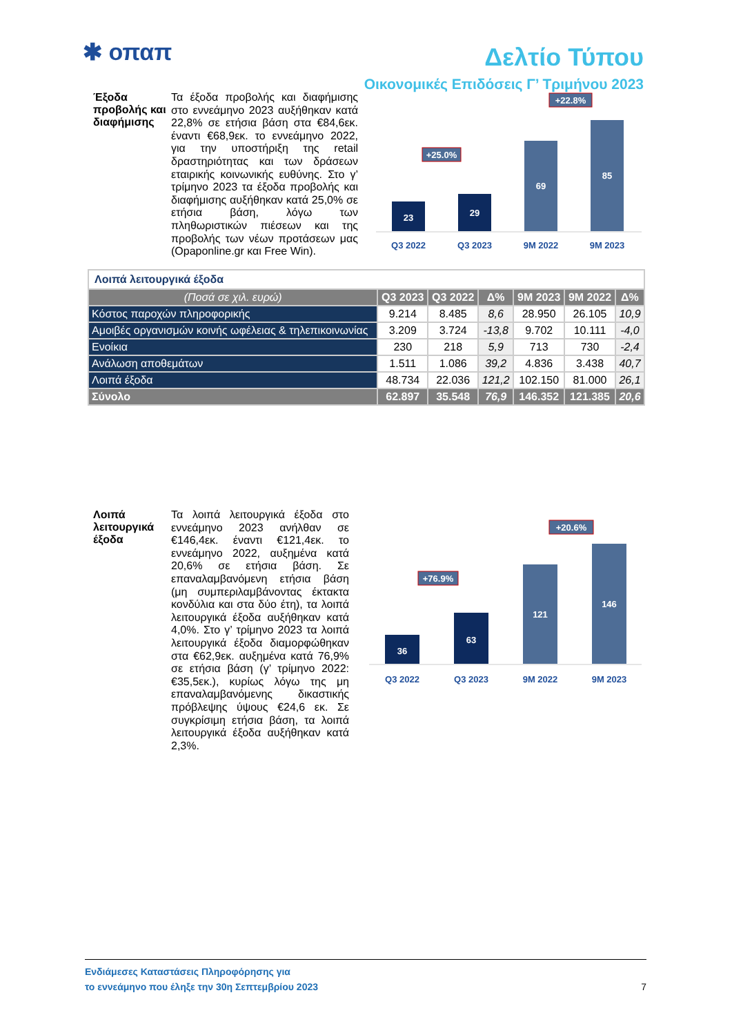✱ οπαπ
Δελτίο Τύπου
Οικονομικές Επιδόσεις Γ’ Τριμήνου 2023
Έξοδα προβολής και διαφήμισης
Τα έξοδα προβολής και διαφήμισης στο εννεάμηνο 2023 αυξήθηκαν κατά 22,8% σε ετήσια βάση στα €84,6εκ. έναντι €68,9εκ. το εννεάμηνο 2022, για την υποστήριξη της retail δραστηριότητας και των δράσεων εταιρικής κοινωνικής ευθύνης. Στο γ’ τρίμηνο 2023 τα έξοδα προβολής και διαφήμισης αυξήθηκαν κατά 25,0% σε ετήσια βάση, λόγω των πληθωριστικών πιέσεων και της προβολής των νέων προτάσεων μας (Opaponline.gr και Free Win).
23
29
69
85
+25.0%
+22.8%
Q3 2022
Q3 2023
9M 2022
9M 2023
| Λοιπά λειτουργικά έξοδα | | | | | | |
| (Ποσά σε χιλ. ευρώ) | Q3 2023 | Q3 2022 | Δ% | 9M 2023 | 9M 2022 | Δ% |
| Κόστος παροχών πληροφορικής | 9.214 | 8.485 | 8,6 | 28.950 | 26.105 | 10,9 |
| Αμοιβές οργανισμών κοινής ωφέλειας & τηλεπικοινωνίας | 3.209 | 3.724 | -13,8 | 9.702 | 10.111 | -4,0 |
| Ενοίκια | 230 | 218 | 5,9 | 713 | 730 | -2,4 |
| Ανάλωση αποθεμάτων | 1.511 | 1.086 | 39,2 | 4.836 | 3.438 | 40,7 |
| Λοιπά έξοδα | 48.734 | 22.036 | 121,2 | 102.150 | 81.000 | 26,1 |
| Σύνολο | 62.897 | 35.548 | 76,9 | 146.352 | 121.385 | 20,6 |
Λοιπά λειτουργικά έξοδα
Τα λοιπά λειτουργικά έξοδα στο εννεάμηνο 2023 ανήλθαν σε €146,4εκ. έναντι €121,4εκ. το εννεάμηνο 2022, αυξημένα κατά 20,6% σε ετήσια βάση. Σε επαναλαμβανόμενη ετήσια βάση (μη συμπεριλαμβάνοντας έκτακτα κονδύλια και στα δύο έτη), τα λοιπά λειτουργικά έξοδα αυξήθηκαν κατά 4,0%. Στο γ’ τρίμηνο 2023 τα λοιπά λειτουργικά έξοδα διαμορφώθηκαν στα €62,9εκ. αυξημένα κατά 76,9% σε ετήσια βάση (γ’ τρίμηνο 2022: €35,5εκ.), κυρίως λόγω της μη επαναλαμβανόμενης δικαστικής πρόβλεψης ύψους €24,6 εκ. Σε συγκρίσιμη ετήσια βάση, τα λοιπά λειτουργικά έξοδα αυξήθηκαν κατά 2,3%.
36
63
121
146
+76.9%
+20.6%
Q3 2022
Q3 2023
9M 2022
9M 2023
Ενδιάμεσες Καταστάσεις Πληροφόρησης για
το εννεάμηνο που έληξε την 30η Σεπτεμβρίου 2023
7